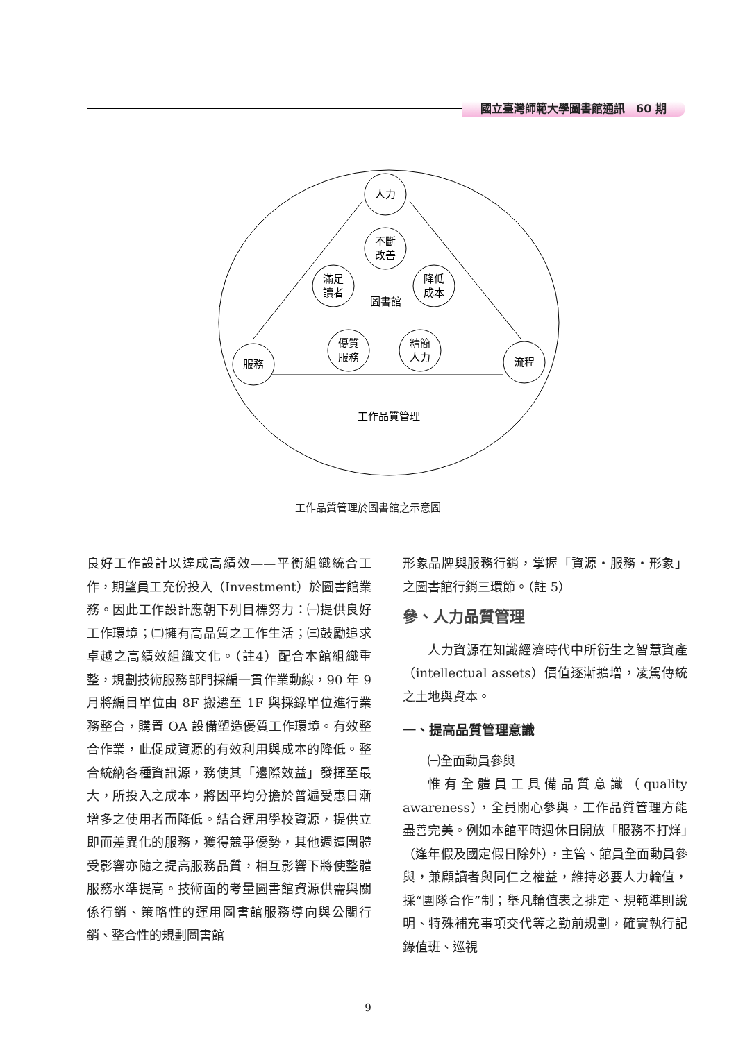國立臺灣師範大學圖書館通訊　60 期
人力
服務
流程
不斷
改善
滿足
讀者
降低
成本
優質
服務
精簡
人力
圖書館
工作品質管理
工作品質管理於圖書館之示意圖
良好工作設計以達成高績效——平衡組織統合工作，期望員工充份投入（Investment）於圖書館業務。因此工作設計應朝下列目標努力：㈠提供良好工作環境；㈡擁有高品質之工作生活；㈢鼓勵追求卓越之高績效組織文化。（註4）配合本館組織重整，規劃技術服務部門採編一貫作業動線，90 年 9 月將編目單位由 8F 搬遷至 1F 與採錄單位進行業務整合，購置 OA 設備塑造優質工作環境。有效整合作業，此促成資源的有效利用與成本的降低。整合統納各種資訊源，務使其「邊際效益」發揮至最大，所投入之成本，將因平均分擔於普遍受惠日漸增多之使用者而降低。結合運用學校資源，提供立即而差異化的服務，獲得競爭優勢，其他週遭團體受影響亦隨之提高服務品質，相互影響下將使整體服務水準提高。技術面的考量圖書館資源供需與關係行銷、策略性的運用圖書館服務導向與公關行銷、整合性的規劃圖書館
形象品牌與服務行銷，掌握「資源・服務・形象」之圖書館行銷三環節。（註 5）
參、人力品質管理
人力資源在知識經濟時代中所衍生之智慧資產（intellectual assets）價值逐漸擴增，凌駕傳統之土地與資本。
一、提高品質管理意識
㈠全面動員參與
惟有全體員工具備品質意識（quality awareness），全員關心參與，工作品質管理方能盡善完美。例如本館平時週休日開放「服務不打烊」（逢年假及國定假日除外），主管、館員全面動員參與，兼顧讀者與同仁之權益，維持必要人力輪值，採“團隊合作”制；舉凡輪值表之排定、規範準則說明、特殊補充事項交代等之勤前規劃，確實執行記錄值班、巡視
9